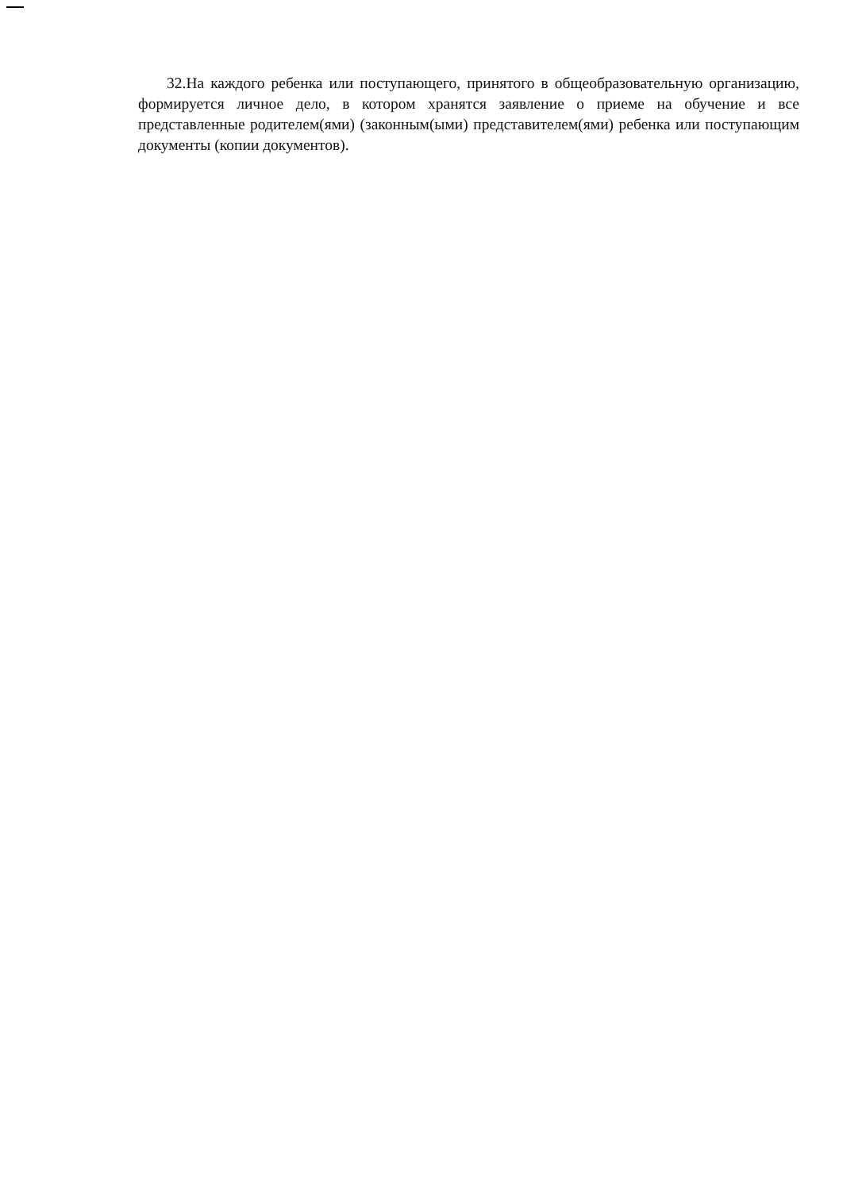32.На каждого ребенка или поступающего, принятого в общеобразовательную организацию, формируется личное дело, в котором хранятся заявление о приеме на обучение и все представленные родителем(ями) (законным(ыми) представителем(ями) ребенка или поступающим документы (копии документов).